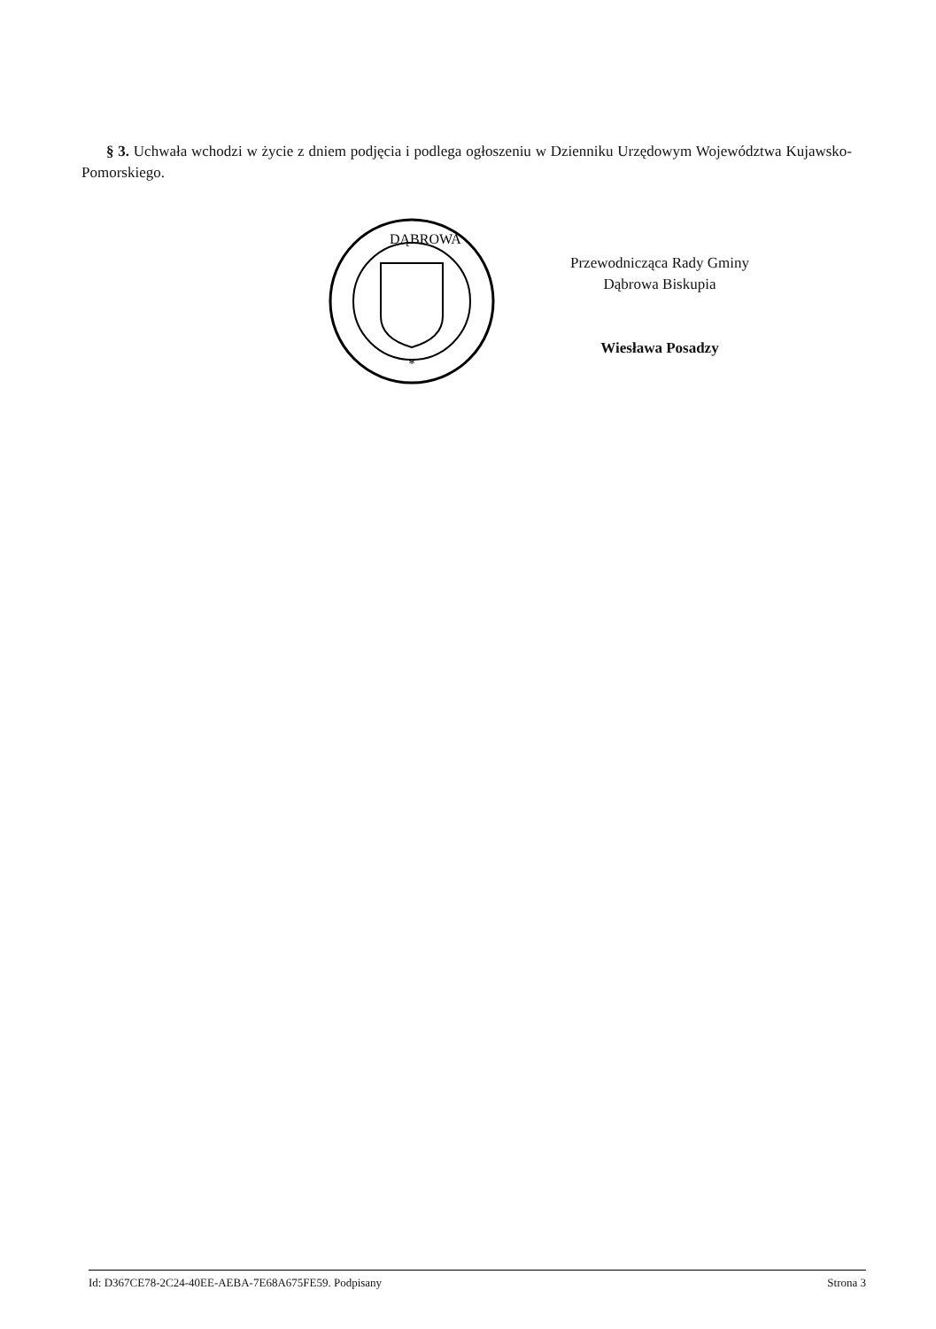§ 3. Uchwała wchodzi w życie z dniem podjęcia i podlega ogłoszeniu w Dzienniku Urzędowym Województwa Kujawsko-Pomorskiego.
*
DĄBROWA
Przewodnicząca Rady Gminy
Dąbrowa Biskupia
Wiesława Posadzy
Id: D367CE78-2C24-40EE-AEBA-7E68A675FE59. Podpisany Strona 3